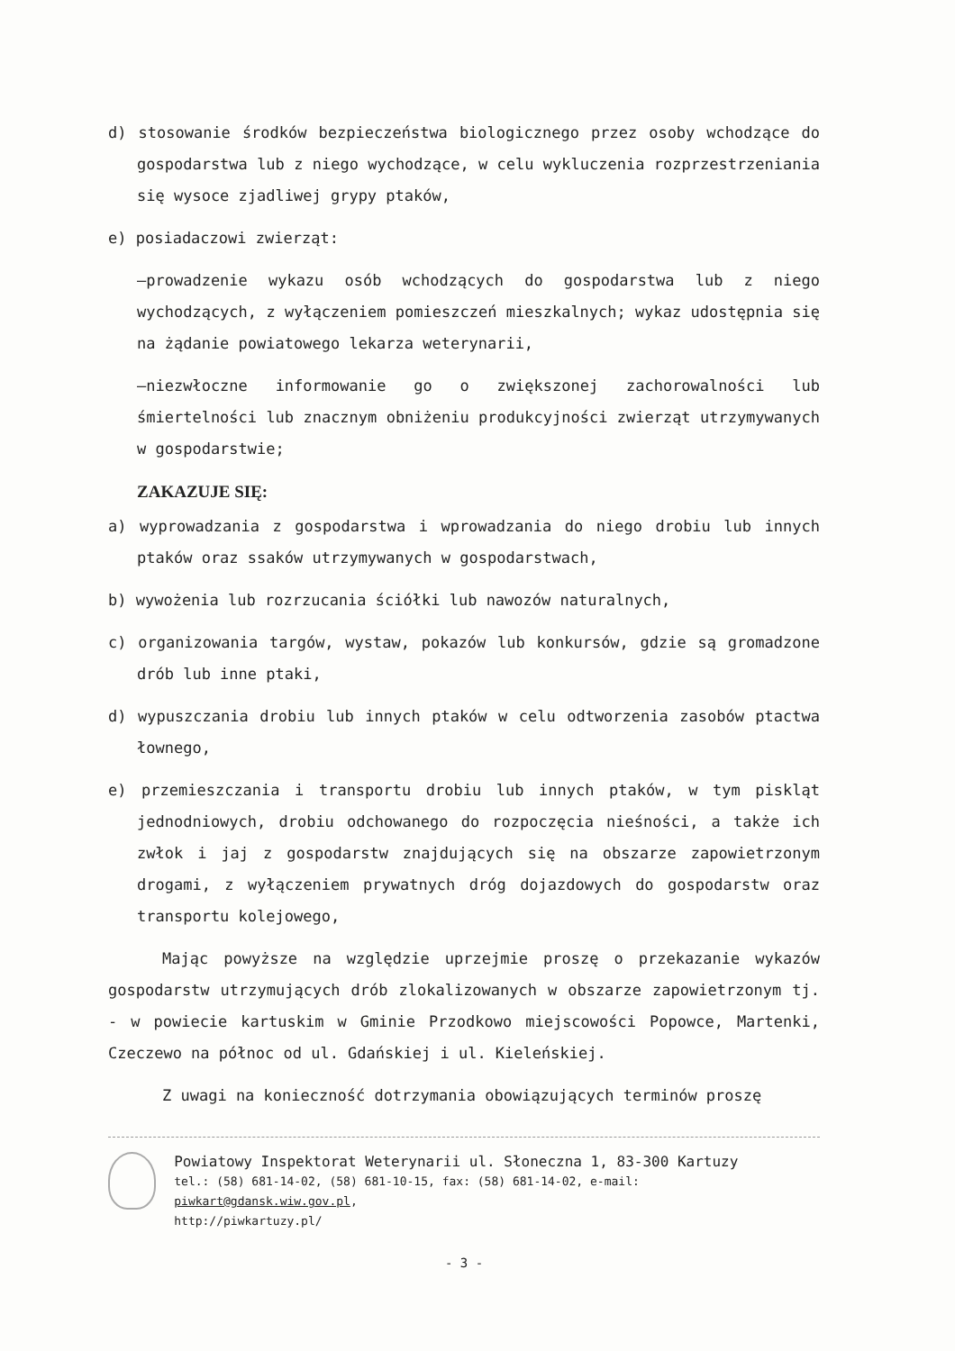d) stosowanie środków bezpieczeństwa biologicznego przez osoby wchodzące do gospodarstwa lub z niego wychodzące, w celu wykluczenia rozprzestrzeniania się wysoce zjadliwej grypy ptaków,
e) posiadaczowi zwierząt:
–prowadzenie wykazu osób wchodzących do gospodarstwa lub z niego wychodzących, z wyłączeniem pomieszczeń mieszkalnych; wykaz udostępnia się na żądanie powiatowego lekarza weterynarii,
–niezwłoczne informowanie go o zwiększonej zachorowalności lub śmiertelności lub znacznym obniżeniu produkcyjności zwierząt utrzymywanych w gospodarstwie;
ZAKAZUJE SIĘ:
a) wyprowadzania z gospodarstwa i wprowadzania do niego drobiu lub innych ptaków oraz ssaków utrzymywanych w gospodarstwach,
b) wywożenia lub rozrzucania ściółki lub nawozów naturalnych,
c) organizowania targów, wystaw, pokazów lub konkursów, gdzie są gromadzone drób lub inne ptaki,
d) wypuszczania drobiu lub innych ptaków w celu odtworzenia zasobów ptactwa łownego,
e) przemieszczania i transportu drobiu lub innych ptaków, w tym piskląt jednodniowych, drobiu odchowanego do rozpoczęcia nieśności, a także ich zwłok i jaj z gospodarstw znajdujących się na obszarze zapowietrzonym drogami, z wyłączeniem prywatnych dróg dojazdowych do gospodarstw oraz transportu kolejowego,
Mając powyższe na względzie uprzejmie proszę o przekazanie wykazów gospodarstw utrzymujących drób zlokalizowanych w obszarze zapowietrzonym tj. - w powiecie kartuskim w Gminie Przodkowo miejscowości Popowce, Martenki, Czeczewo na północ od ul. Gdańskiej i ul. Kieleńskiej.
Z uwagi na konieczność dotrzymania obowiązujących terminów proszę
Powiatowy Inspektorat Weterynarii ul. Słoneczna 1, 83-300 Kartuzy
tel.: (58) 681-14-02, (58) 681-10-15, fax: (58) 681-14-02, e-mail: piwkart@gdansk.wiw.gov.pl,
http://piwkartuzy.pl/
- 3 -